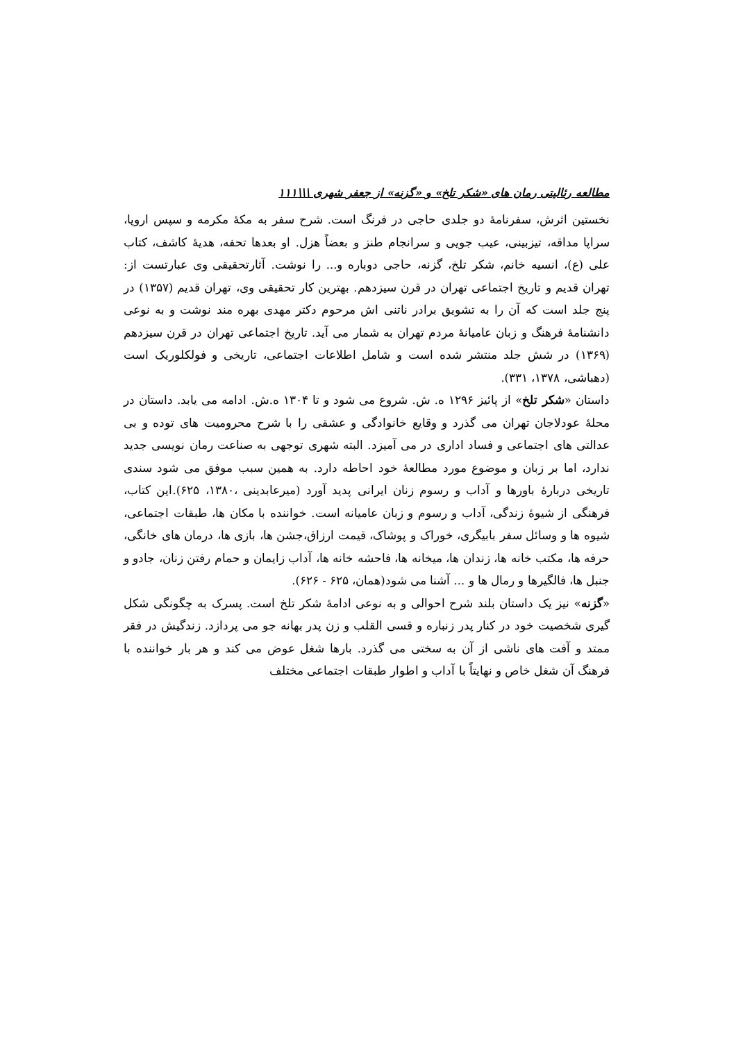مطالعه رئالیتی رمان های «شکر تلخ» و «گزنه» از جعفر شهری \\\۱۱۱
نخستین اثرش، سفرنامهٔ دو جلدی حاجی در فرنگ است. شرح سفر به مکهٔ مکرمه و سپس اروپا، سراپا مداقه، تیزبینی، عیب جویی و سرانجام طنز و بعضاً هزل. او بعدها تحفه، هدیهٔ کاشف، کتاب علی (ع)، انسیه خانم، شکر تلخ، گزنه، حاجی دوباره و... را نوشت. آثارتحقیقی وی عبارتست از: تهران قدیم و تاریخ اجتماعی تهران در قرن سیزدهم. بهترین کار تحقیقی وی، تهران قدیم (۱۳۵۷) در پنج جلد است که آن را به تشویق برادر ناتنی اش مرحوم دکتر مهدی بهره مند نوشت و به نوعی دانشنامهٔ فرهنگ و زبان عامیانهٔ مردم تهران به شمار می آید. تاریخ اجتماعی تهران در قرن سیزدهم (۱۳۶۹) در شش جلد منتشر شده است و شامل اطلاعات اجتماعی، تاریخی و فولکلوریک است (دهباشی، ۱۳۷۸، ۳۳۱).
داستان «شکر تلخ» از پائیز ۱۲۹۶ ه. ش. شروع می شود و تا ۱۳۰۴ ه.ش. ادامه می یابد. داستان در محلهٔ عودلاجان تهران می گذرد و وقایع خانوادگی و عشقی را با شرح محرومیت های توده و بی عدالتی های اجتماعی و فساد اداری در می آمیزد. البته شهری توجهی به صناعت رمان نویسی جدید ندارد، اما بر زبان و موضوع مورد مطالعهٔ خود احاطه دارد. به همین سبب موفق می شود سندی تاریخی دربارهٔ باورها و آداب و رسوم زنان ایرانی پدید آورد (میرعابدینی ،۱۳۸۰، ۶۲۵).این کتاب، فرهنگی از شیوهٔ زندگی، آداب و رسوم و زبان عامیانه است. خواننده با مکان ها، طبقات اجتماعی، شیوه ها و وسائل سفر بابیگری، خوراک و پوشاک، قیمت ارزاق،جشن ها، بازی ها، درمان های خانگی، حرفه ها، مکتب خانه ها، زندان ها، میخانه ها، فاحشه خانه ها، آداب زایمان و حمام رفتن زنان، جادو و جنبل ها، فالگیرها و رمال ها و ... آشنا می شود(همان، ۶۲۵ - ۶۲۶).
«گزنه» نیز یک داستان بلند شرح احوالی و به نوعی ادامهٔ شکر تلخ است. پسرک به چگونگی شکل گیری شخصیت خود در کنار پدر زنباره و قسی القلب و زن پدر بهانه جو می پردازد. زندگیش در فقر ممتد و آفت های ناشی از آن به سختی می گذرد. بارها شغل عوض می کند و هر بار خواننده با فرهنگ آن شغل خاص و نهایتاً با آداب و اطوار طبقات اجتماعی مختلف